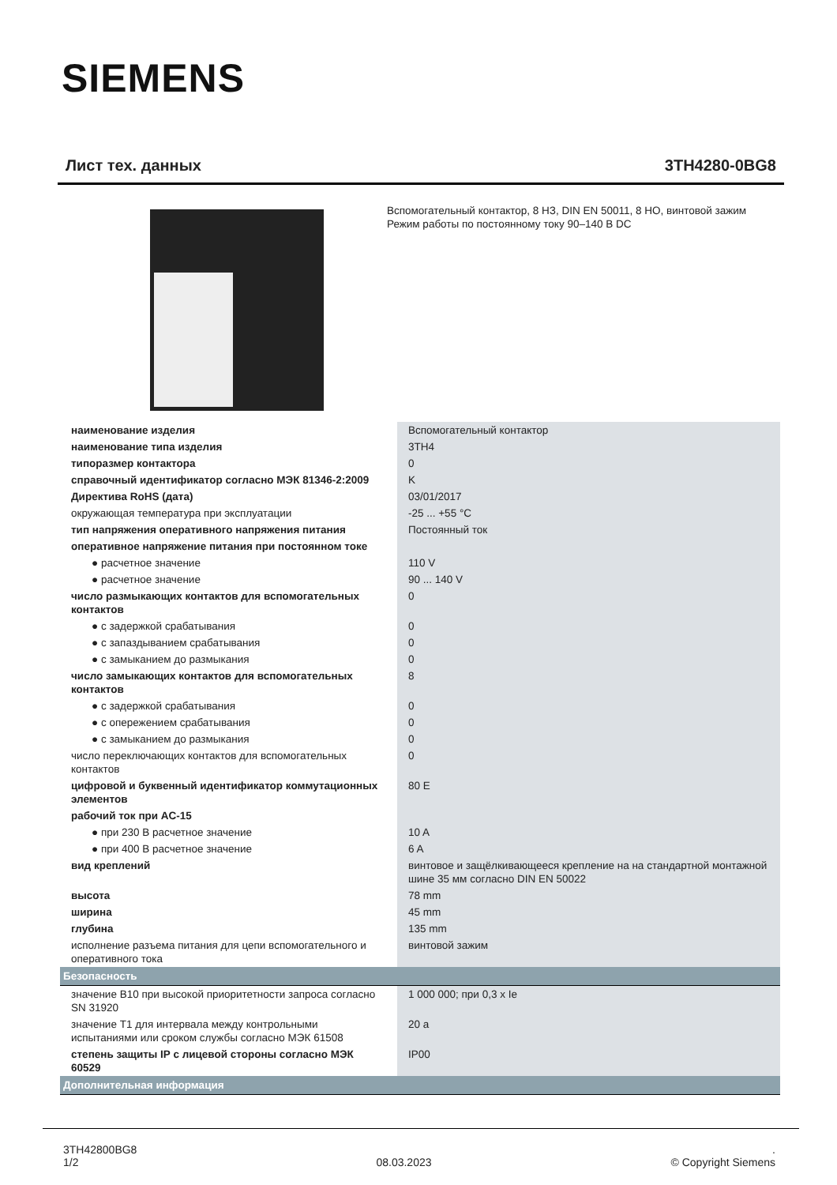SIEMENS
Лист тех. данных 3TH4280-0BG8
Вспомогательный контактор, 8 НЗ, DIN EN 50011, 8 НО, винтовой зажим Режим работы по постоянному току 90–140 В DC
| наименование изделия | Вспомогательный контактор |
| наименование типа изделия | 3TH4 |
| типоразмер контактора | 0 |
| справочный идентификатор согласно МЭК 81346-2:2009 | K |
| Директива RoHS (дата) | 03/01/2017 |
| окружающая температура при эксплуатации | -25 ... +55 °C |
| тип напряжения оперативного напряжения питания | Постоянный ток |
| оперативное напряжение питания при постоянном токе | |
| ● расчетное значение | 110 V |
| ● расчетное значение | 90 ... 140 V |
| число размыкающих контактов для вспомогательных контактов | 0 |
| ● с задержкой срабатывания | 0 |
| ● с запаздыванием срабатывания | 0 |
| ● с замыканием до размыкания | 0 |
| число замыкающих контактов для вспомогательных контактов | 8 |
| ● с задержкой срабатывания | 0 |
| ● с опережением срабатывания | 0 |
| ● с замыканием до размыкания | 0 |
| число переключающих контактов для вспомогательных контактов | 0 |
| цифровой и буквенный идентификатор коммутационных элементов | 80 E |
| рабочий ток при AC-15 | |
| ● при 230 В расчетное значение | 10 A |
| ● при 400 В расчетное значение | 6 A |
| вид креплений | винтовое и защёлкивающееся крепление на на стандартной монтажной шине 35 мм согласно DIN EN 50022 |
| высота | 78 mm |
| ширина | 45 mm |
| глубина | 135 mm |
| исполнение разъема питания для цепи вспомогательного и оперативного тока | винтовой зажим |
| Безопасность | |
| значение B10 при высокой приоритетности запроса согласно SN 31920 | 1 000 000; при 0,3 x Ie |
| значение T1 для интервала между контрольными испытаниями или сроком службы согласно МЭК 61508 | 20 a |
| степень защиты IP с лицевой стороны согласно МЭК 60529 | IP00 |
| Дополнительная информация | |
3TH42800BG8
1/2
08.03.2023
.
© Copyright Siemens